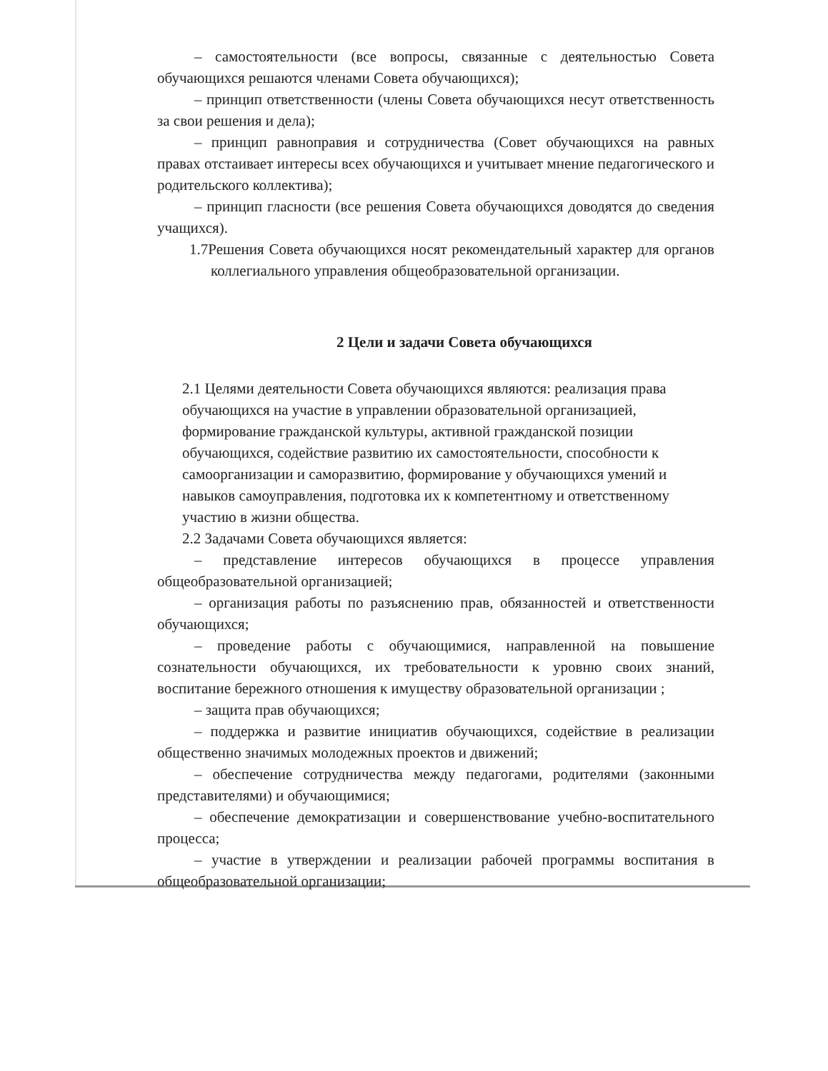– самостоятельности (все вопросы, связанные с деятельностью Совета обучающихся решаются членами Совета обучающихся);
– принцип ответственности (члены Совета обучающихся несут ответственность за свои решения и дела);
– принцип равноправия и сотрудничества (Совет обучающихся на равных правах отстаивает интересы всех обучающихся и учитывает мнение педагогического и родительского коллектива);
– принцип гласности (все решения Совета обучающихся доводятся до сведения учащихся).
1.7Решения Совета обучающихся носят рекомендательный характер для органов коллегиального управления общеобразовательной организации.
2 Цели и задачи Совета обучающихся
2.1 Целями деятельности Совета обучающихся являются: реализация права обучающихся на участие в управлении образовательной организацией, формирование гражданской культуры, активной гражданской позиции обучающихся, содействие развитию их самостоятельности, способности к самоорганизации и саморазвитию, формирование у обучающихся умений и навыков самоуправления, подготовка их к компетентному и ответственному участию в жизни общества.
2.2 Задачами Совета обучающихся является:
– представление интересов обучающихся в процессе управления общеобразовательной организацией;
– организация работы по разъяснению прав, обязанностей и ответственности обучающихся;
– проведение работы с обучающимися, направленной на повышение сознательности обучающихся, их требовательности к уровню своих знаний, воспитание бережного отношения к имуществу образовательной организации ;
– защита прав обучающихся;
– поддержка и развитие инициатив обучающихся, содействие в реализации общественно значимых молодежных проектов и движений;
– обеспечение сотрудничества между педагогами, родителями (законными представителями) и обучающимися;
– обеспечение демократизации и совершенствование учебно-воспитательного процесса;
– участие в утверждении и реализации рабочей программы воспитания в общеобразовательной организации;